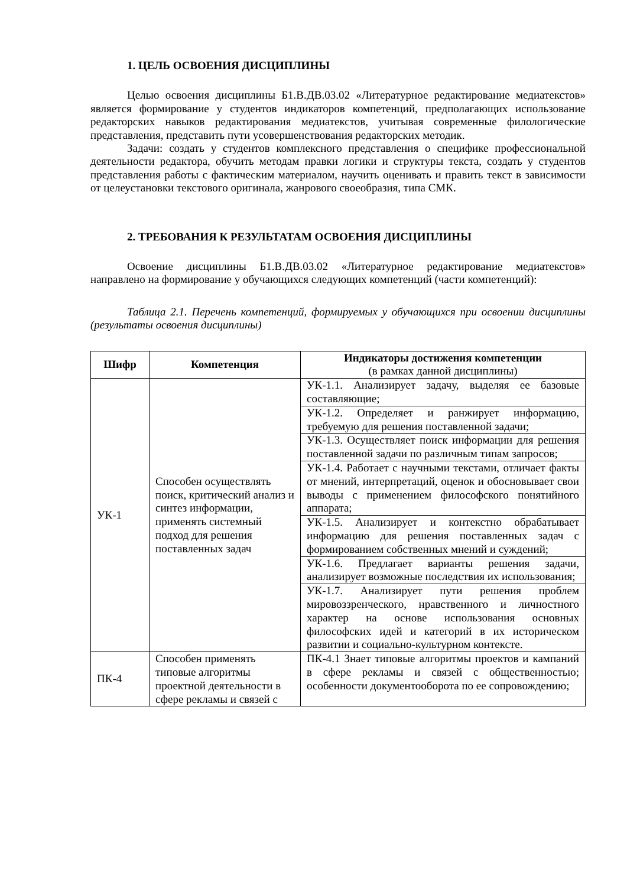1. ЦЕЛЬ ОСВОЕНИЯ ДИСЦИПЛИНЫ
Целью освоения дисциплины Б1.В.ДВ.03.02 «Литературное редактирование медиатекстов» является формирование у студентов индикаторов компетенций, предполагающих использование редакторских навыков редактирования медиатекстов, учитывая современные филологические представления, представить пути усовершенствования редакторских методик.
Задачи: создать у студентов комплексного представления о специфике профессиональной деятельности редактора, обучить методам правки логики и структуры текста, создать у студентов представления работы с фактическим материалом, научить оценивать и править текст в зависимости от целеустановки текстового оригинала, жанрового своеобразия, типа СМК.
2. ТРЕБОВАНИЯ К РЕЗУЛЬТАТАМ ОСВОЕНИЯ ДИСЦИПЛИНЫ
Освоение дисциплины Б1.В.ДВ.03.02 «Литературное редактирование медиатекстов» направлено на формирование у обучающихся следующих компетенций (части компетенций):
Таблица 2.1. Перечень компетенций, формируемых у обучающихся при освоении дисциплины (результаты освоения дисциплины)
| Шифр | Компетенция | Индикаторы достижения компетенции (в рамках данной дисциплины) |
| --- | --- | --- |
| УК-1 | Способен осуществлять поиск, критический анализ и синтез информации, применять системный подход для решения поставленных задач | УК-1.1. Анализирует задачу, выделяя ее базовые составляющие; |
| | | УК-1.2. Определяет и ранжирует информацию, требуемую для решения поставленной задачи; |
| | | УК-1.3. Осуществляет поиск информации для решения поставленной задачи по различным типам запросов; |
| | | УК-1.4. Работает с научными текстами, отличает факты от мнений, интерпретаций, оценок и обосновывает свои выводы с применением философского понятийного аппарата; |
| | | УК-1.5. Анализирует и контекстно обрабатывает информацию для решения поставленных задач с формированием собственных мнений и суждений; |
| | | УК-1.6. Предлагает варианты решения задачи, анализирует возможные последствия их использования; |
| | | УК-1.7. Анализирует пути решения проблем мировоззренческого, нравственного и личностного характер на основе использования основных философских идей и категорий в их историческом развитии и социально-культурном контексте. |
| ПК-4 | Способен применять типовые алгоритмы проектной деятельности в сфере рекламы и связей с | ПК-4.1 Знает типовые алгоритмы проектов и кампаний в сфере рекламы и связей с общественностью; особенности документооборота по ее сопровождению; |